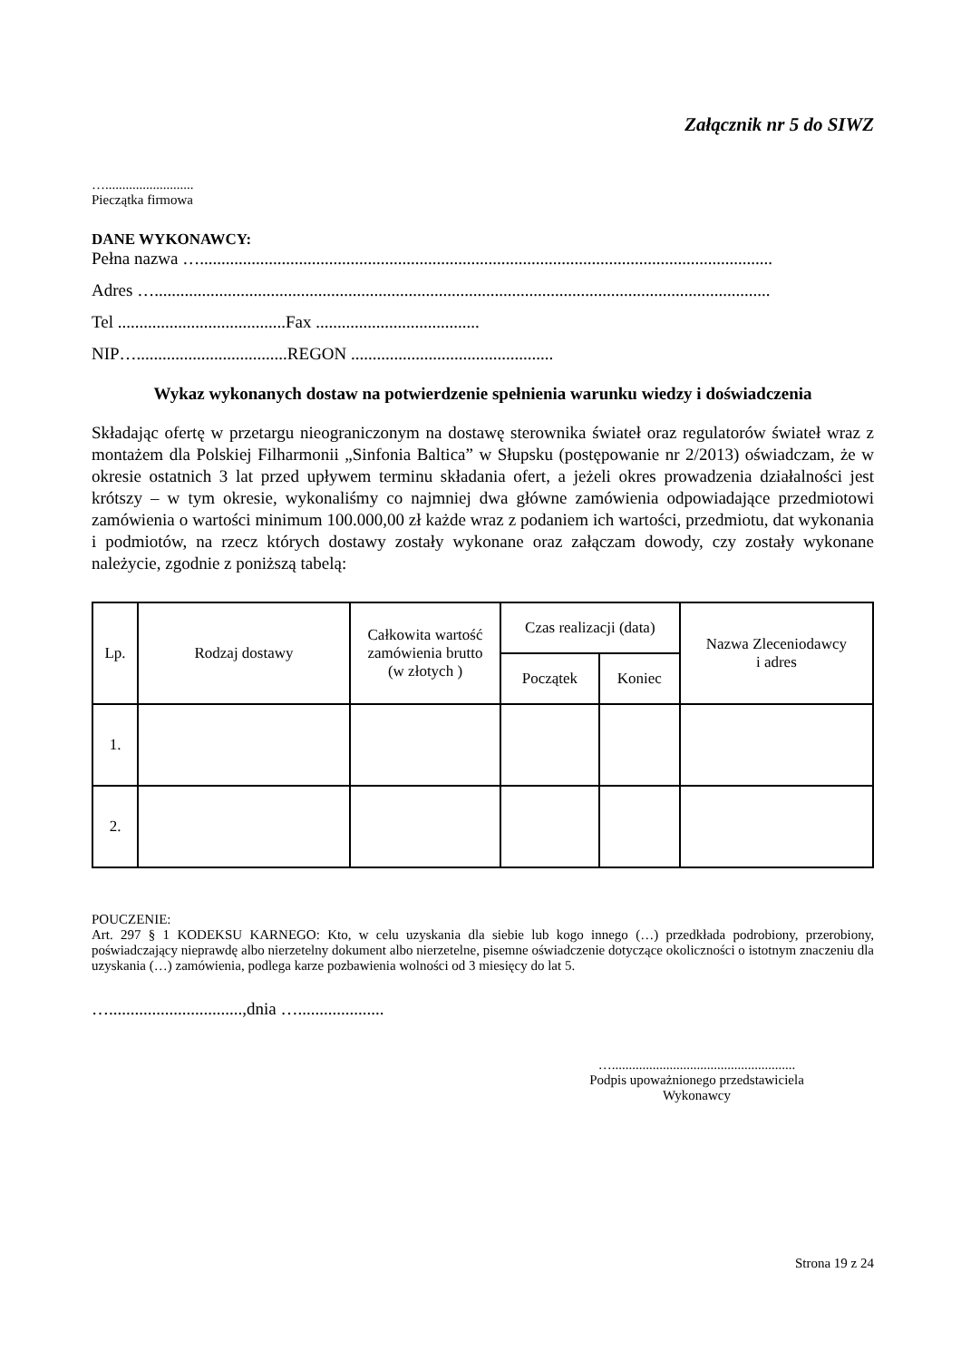Załącznik nr 5 do SIWZ
…..........................
Pieczątka firmowa
DANE WYKONAWCY:
Pełna nazwa ….....................................................................................................................................
Adres …...............................................................................................................................................
Tel .......................................Fax ......................................
NIP…...................................REGON ...............................................
Wykaz wykonanych dostaw na potwierdzenie spełnienia warunku wiedzy i doświadczenia
Składając ofertę w przetargu nieograniczonym na dostawę sterownika świateł oraz regulatorów świateł wraz z montażem dla Polskiej Filharmonii „Sinfonia Baltica” w Słupsku (postępowanie nr 2/2013) oświadczam, że w okresie ostatnich 3 lat przed upływem terminu składania ofert, a jeżeli okres prowadzenia działalności jest krótszy – w tym okresie, wykonaliśmy co najmniej dwa główne zamówienia odpowiadające przedmiotowi zamówienia o wartości minimum 100.000,00 zł każde wraz z podaniem ich wartości, przedmiotu, dat wykonania i podmiotów, na rzecz których dostawy zostały wykonane oraz załączam dowody, czy zostały wykonane należycie, zgodnie z poniższą tabelą:
| Lp. | Rodzaj dostawy | Całkowita wartość zamówienia brutto (w złotych ) | Czas realizacji (data) | | Nazwa Zleceniodawcy i adres |
| --- | --- | --- | --- | --- | --- |
| | | | Początek | Koniec | |
| 1. | | | | | |
| 2. | | | | | |
POUCZENIE:
Art. 297 § 1 KODEKSU KARNEGO: Kto, w celu uzyskania dla siebie lub kogo innego (…) przedkłada podrobiony, przerobiony, poświadczający nieprawdę albo nierzetelny dokument albo nierzetelne, pisemne oświadczenie dotyczące okoliczności o istotnym znaczeniu dla uzyskania (…) zamówienia, podlega karze pozbawienia wolności od 3 miesięcy do lat 5.
…...............................,dnia …....................
…......................................................
Podpis upoważnionego przedstawiciela
Wykonawcy
Strona 19 z 24